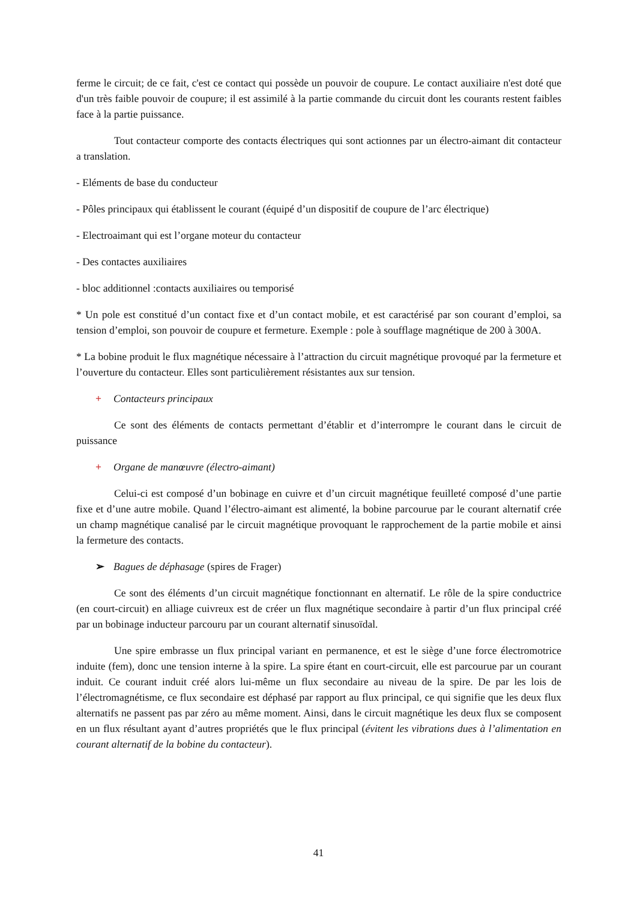ferme le circuit; de ce fait, c'est ce contact qui possède un pouvoir de coupure. Le contact auxiliaire n'est doté que d'un très faible pouvoir de coupure; il est assimilé à la partie commande du circuit dont les courants restent faibles face à la partie puissance.
Tout contacteur comporte des contacts électriques qui sont actionnes par un électro-aimant dit contacteur a translation.
- Eléments de base du conducteur
- Pôles principaux qui établissent le courant (équipé d’un dispositif de coupure de l’arc électrique)
- Electroaimant qui est l’organe moteur du contacteur
- Des contactes auxiliaires
- bloc additionnel :contacts auxiliaires ou temporisé
* Un pole est constitué d’un contact fixe et d’un contact mobile, et est caractérisé par son courant d’emploi, sa tension d’emploi, son pouvoir de coupure et fermeture. Exemple : pole à soufflage magnétique de 200 à 300A.
* La bobine produit le flux magnétique nécessaire à l’attraction du circuit magnétique provoqué par la fermeture et l’ouverture du contacteur. Elles sont particulièrement résistantes aux sur tension.
+ Contacteurs principaux
Ce sont des éléments de contacts permettant d’établir et d’interrompre le courant dans le circuit de puissance
+ Organe de manœuvre (électro-aimant)
Celui-ci est composé d’un bobinage en cuivre et d’un circuit magnétique feuilleté composé d’une partie fixe et d’une autre mobile. Quand l’électro-aimant est alimenté, la bobine parcourue par le courant alternatif crée un champ magnétique canalisé par le circuit magnétique provoquant le rapprochement de la partie mobile et ainsi la fermeture des contacts.
➢ Bagues de déphasage (spires de Frager)
Ce sont des éléments d’un circuit magnétique fonctionnant en alternatif. Le rôle de la spire conductrice (en court-circuit) en alliage cuivreux est de créer un flux magnétique secondaire à partir d’un flux principal créé par un bobinage inducteur parcouru par un courant alternatif sinusoïdal.
Une spire embrasse un flux principal variant en permanence, et est le siège d’une force électromotrice induite (fem), donc une tension interne à la spire. La spire étant en court-circuit, elle est parcourue par un courant induit. Ce courant induit créé alors lui-même un flux secondaire au niveau de la spire. De par les lois de l’électromagnétisme, ce flux secondaire est déphasé par rapport au flux principal, ce qui signifie que les deux flux alternatifs ne passent pas par zéro au même moment. Ainsi, dans le circuit magnétique les deux flux se composent en un flux résultant ayant d’autres propriétés que le flux principal (évitent les vibrations dues à l’alimentation en courant alternatif de la bobine du contacteur).
41